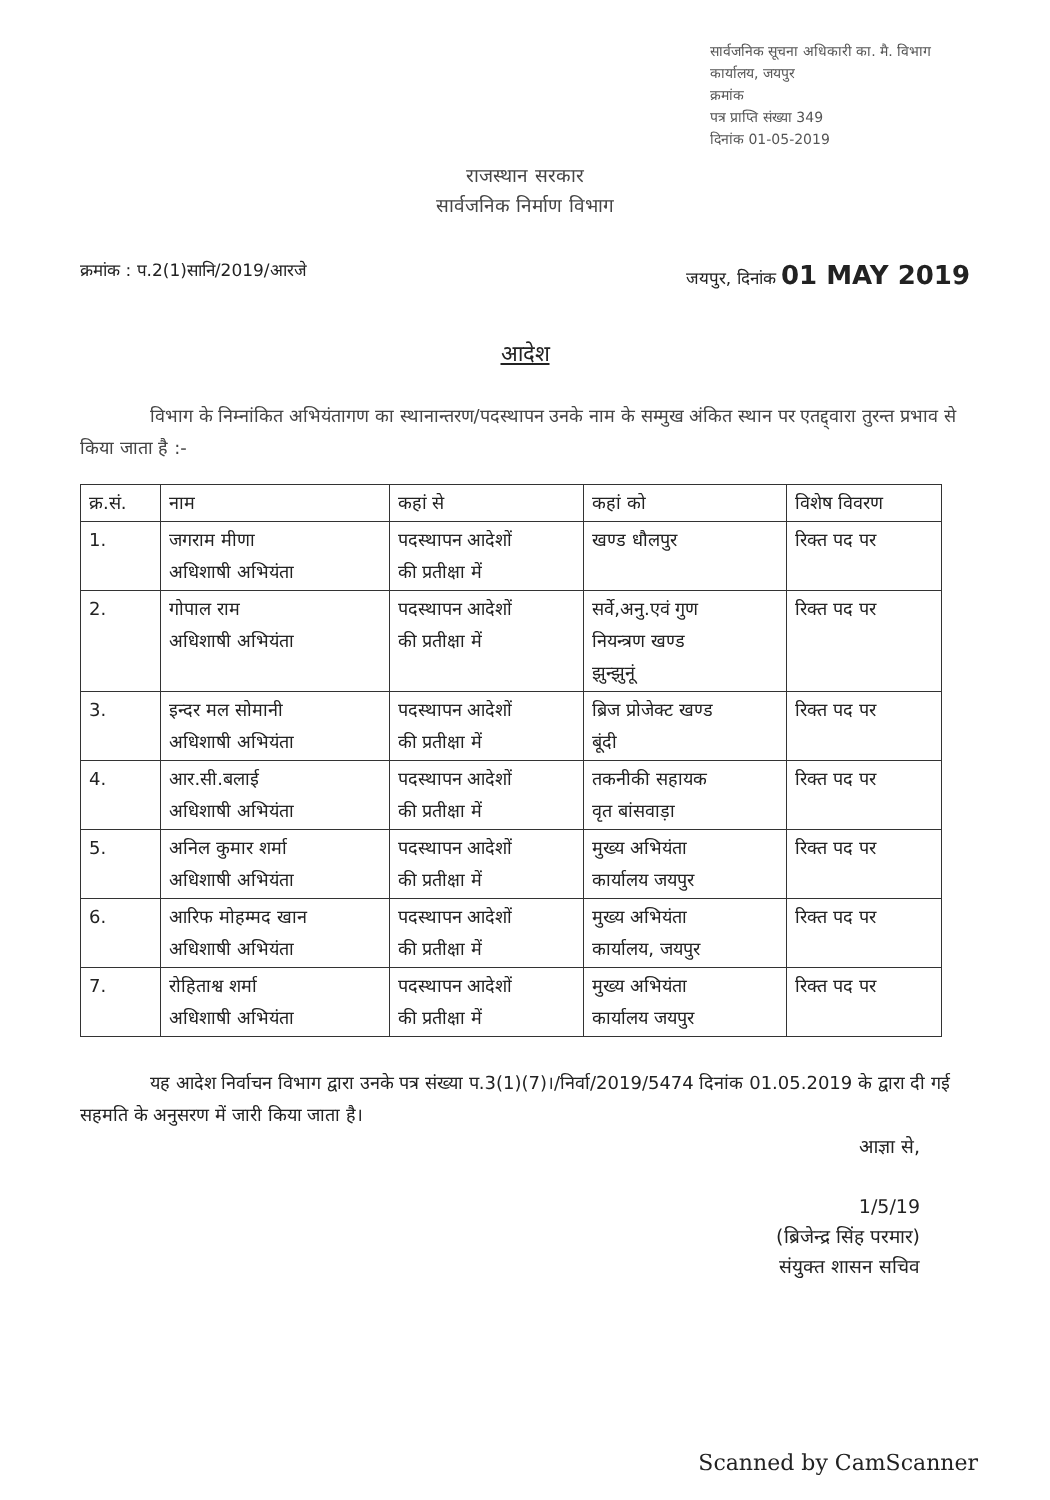सार्वजनिक सूचना अधिकारी का. मै. विभाग
कार्यालय, जयपुर
क्रमांक
पत्र प्राप्ति संख्या 349
दिनांक 01-05-2019
राजस्थान सरकार
सार्वजनिक निर्माण विभाग
क्रमांक : प.2(1)सानि/2019/आरजे जयपुर, दिनांक 01 MAY 2019
आदेश
विभाग के निम्नांकित अभियंतागण का स्थानान्तरण/पदस्थापन उनके नाम के सम्मुख अंकित स्थान पर एतद्द्वारा तुरन्त प्रभाव से किया जाता है :-
| क्र.सं. | नाम | कहां से | कहां को | विशेष विवरण |
| --- | --- | --- | --- | --- |
| 1. | जगराम मीणा अधिशाषी अभियंता | पदस्थापन आदेशों की प्रतीक्षा में | खण्ड धौलपुर | रिक्त पद पर |
| 2. | गोपाल राम अधिशाषी अभियंता | पदस्थापन आदेशों की प्रतीक्षा में | सर्वे,अनु.एवं गुण नियन्त्रण खण्ड झुन्झुनूं | रिक्त पद पर |
| 3. | इन्दर मल सोमानी अधिशाषी अभियंता | पदस्थापन आदेशों की प्रतीक्षा में | ब्रिज प्रोजेक्ट खण्ड बूंदी | रिक्त पद पर |
| 4. | आर.सी.बलाई अधिशाषी अभियंता | पदस्थापन आदेशों की प्रतीक्षा में | तकनीकी सहायक वृत बांसवाड़ा | रिक्त पद पर |
| 5. | अनिल कुमार शर्मा अधिशाषी अभियंता | पदस्थापन आदेशों की प्रतीक्षा में | मुख्य अभियंता कार्यालय जयपुर | रिक्त पद पर |
| 6. | आरिफ मोहम्मद खान अधिशाषी अभियंता | पदस्थापन आदेशों की प्रतीक्षा में | मुख्य अभियंता कार्यालय, जयपुर | रिक्त पद पर |
| 7. | रोहिताश्व शर्मा अधिशाषी अभियंता | पदस्थापन आदेशों की प्रतीक्षा में | मुख्य अभियंता कार्यालय जयपुर | रिक्त पद पर |
यह आदेश निर्वाचन विभाग द्वारा उनके पत्र संख्या प.3(1)(7)।/निर्वा/2019/5474 दिनांक 01.05.2019 के द्वारा दी गई सहमति के अनुसरण में जारी किया जाता है।
आज्ञा से,
1/5/19
(ब्रिजेन्द्र सिंह परमार)
संयुक्त शासन सचिव
Scanned by CamScanner